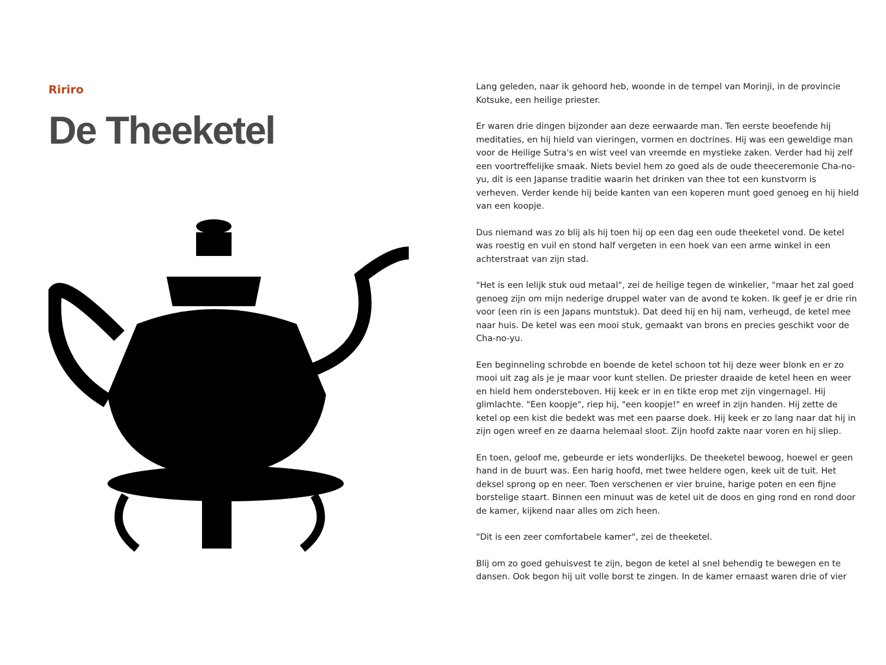Ririro
De Theeketel
Lang geleden, naar ik gehoord heb, woonde in de tempel van Morinji, in de provincie Kotsuke, een heilige priester.
Er waren drie dingen bijzonder aan deze eerwaarde man. Ten eerste beoefende hij meditaties, en hij hield van vieringen, vormen en doctrines. Hij was een geweldige man voor de Heilige Sutra's en wist veel van vreemde en mystieke zaken. Verder had hij zelf een voortreffelijke smaak. Niets beviel hem zo goed als de oude theeceremonie Cha-no-yu, dit is een Japanse traditie waarin het drinken van thee tot een kunstvorm is verheven. Verder kende hij beide kanten van een koperen munt goed genoeg en hij hield van een koopje.
Dus niemand was zo blij als hij toen hij op een dag een oude theeketel vond. De ketel was roestig en vuil en stond half vergeten in een hoek van een arme winkel in een achterstraat van zijn stad.
"Het is een lelijk stuk oud metaal", zei de heilige tegen de winkelier, "maar het zal goed genoeg zijn om mijn nederige druppel water van de avond te koken. Ik geef je er drie rin voor (een rin is een Japans muntstuk). Dat deed hij en hij nam, verheugd, de ketel mee naar huis. De ketel was een mooi stuk, gemaakt van brons en precies geschikt voor de Cha-no-yu.
Een beginneling schrobde en boende de ketel schoon tot hij deze weer blonk en er zo mooi uit zag als je je maar voor kunt stellen. De priester draaide de ketel heen en weer en hield hem ondersteboven. Hij keek er in en tikte erop met zijn vingernagel. Hij glimlachte. "Een koopje", riep hij, "een koopje!" en wreef in zijn handen. Hij zette de ketel op een kist die bedekt was met een paarse doek. Hij keek er zo lang naar dat hij in zijn ogen wreef en ze daarna helemaal sloot. Zijn hoofd zakte naar voren en hij sliep.
En toen, geloof me, gebeurde er iets wonderlijks. De theeketel bewoog, hoewel er geen hand in de buurt was. Een harig hoofd, met twee heldere ogen, keek uit de tuit. Het deksel sprong op en neer. Toen verschenen er vier bruine, harige poten en een fijne borstelige staart. Binnen een minuut was de ketel uit de doos en ging rond en rond door de kamer, kijkend naar alles om zich heen.
"Dit is een zeer comfortabele kamer", zei de theeketel.
Blij om zo goed gehuisvest te zijn, begon de ketel al snel behendig te bewegen en te dansen. Ook begon hij uit volle borst te zingen. In de kamer ernaast waren drie of vier